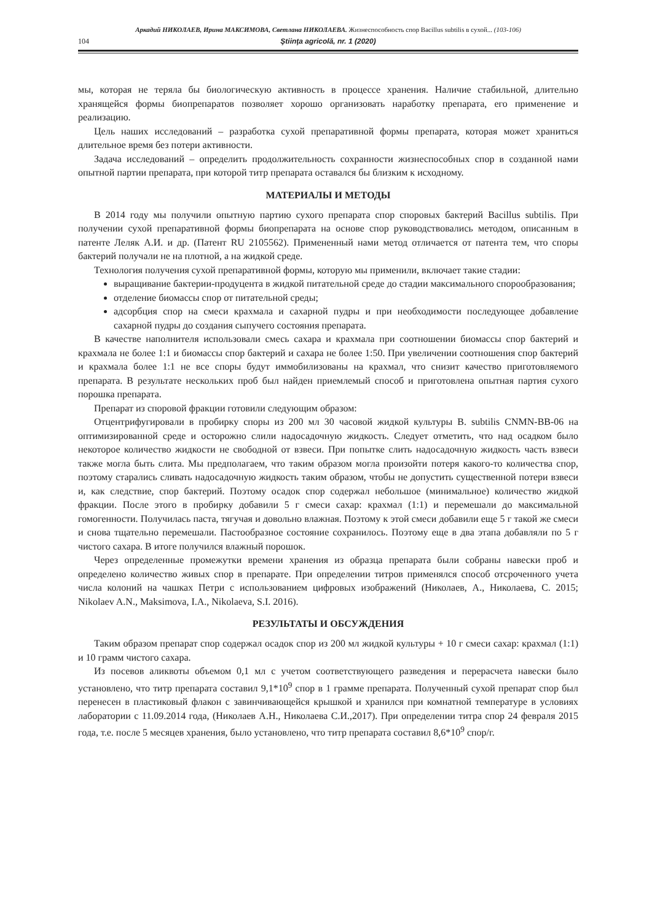Аркадий НИКОЛАЕВ, Ирина МАКСИМОВА, Светлана НИКОЛАЕВА. Жизнеспособность спор Bacillus subtilis в сухой... (103-106)
104 Ştiinţa agricolă, nr. 1 (2020)
мы, которая не теряла бы биологическую активность в процессе хранения. Наличие стабильной, длительно хранящейся формы биопрепаратов позволяет хорошо организовать наработку препарата, его применение и реализацию.
Цель наших исследований – разработка сухой препаративной формы препарата, которая может храниться длительное время без потери активности.
Задача исследований – определить продолжительность сохранности жизнеспособных спор в созданной нами опытной партии препарата, при которой титр препарата оставался бы близким к исходному.
МАТЕРИАЛЫ И МЕТОДЫ
В 2014 году мы получили опытную партию сухого препарата спор споровых бактерий Bacillus subtilis. При получении сухой препаративной формы биопрепарата на основе спор руководствовались методом, описанным в патенте Леляк А.И. и др. (Патент RU 2105562). Примененный нами метод отличается от патента тем, что споры бактерий получали не на плотной, а на жидкой среде.
Технология получения сухой препаративной формы, которую мы применили, включает такие стадии:
выращивание бактерии-продуцента в жидкой питательной среде до стадии максимального спорообразования;
отделение биомассы спор от питательной среды;
адсорбция спор на смеси крахмала и сахарной пудры и при необходимости последующее добавление сахарной пудры до создания сыпучего состояния препарата.
В качестве наполнителя использовали смесь сахара и крахмала при соотношении биомассы спор бактерий и крахмала не более 1:1 и биомассы спор бактерий и сахара не более 1:50. При увеличении соотношения спор бактерий и крахмала более 1:1 не все споры будут иммобилизованы на крахмал, что снизит качество приготовляемого препарата. В результате нескольких проб был найден приемлемый способ и приготовлена опытная партия сухого порошка препарата.
Препарат из споровой фракции готовили следующим образом:
Отцентрифугировали в пробирку споры из 200 мл 30 часовой жидкой культуры B. subtilis CNMN-BB-06 на оптимизированной среде и осторожно слили надосадочную жидкость. Следует отметить, что над осадком было некоторое количество жидкости не свободной от взвеси. При попытке слить надосадочную жидкость часть взвеси также могла быть слита. Мы предполагаем, что таким образом могла произойти потеря какого-то количества спор, поэтому старались сливать надосадочную жидкость таким образом, чтобы не допустить существенной потери взвеси и, как следствие, спор бактерий. Поэтому осадок спор содержал небольшое (минимальное) количество жидкой фракции. После этого в пробирку добавили 5 г смеси сахар: крахмал (1:1) и перемешали до максимальной гомогенности. Получилась паста, тягучая и довольно влажная. Поэтому к этой смеси добавили еще 5 г такой же смеси и снова тщательно перемешали. Пастообразное состояние сохранилось. Поэтому еще в два этапа добавляли по 5 г чистого сахара. В итоге получился влажный порошок.
Через определенные промежутки времени хранения из образца препарата были собраны навески проб и определено количество живых спор в препарате. При определении титров применялся способ отсроченного учета числа колоний на чашках Петри с использованием цифровых изображений (Николаев, А., Николаева, С. 2015; Nikolaev A.N., Maksimova, I.A., Nikolaeva, S.I. 2016).
РЕЗУЛЬТАТЫ И ОБСУЖДЕНИЯ
Таким образом препарат спор содержал осадок спор из 200 мл жидкой культуры + 10 г смеси сахар: крахмал (1:1) и 10 грамм чистого сахара.
Из посевов аликвоты объемом 0,1 мл с учетом соответствующего разведения и перерасчета навески было установлено, что титр препарата составил 9,1*10<sup>9</sup> спор в 1 грамме препарата. Полученный сухой препарат спор был перенесен в пластиковый флакон с завинчивающейся крышкой и хранился при комнатной температуре в условиях лаборатории с 11.09.2014 года, (Николаев А.Н., Николаева С.И.,2017). При определении титра спор 24 февраля 2015 года, т.е. после 5 месяцев хранения, было установлено, что титр препарата составил 8,6*10<sup>9</sup> спор/г.